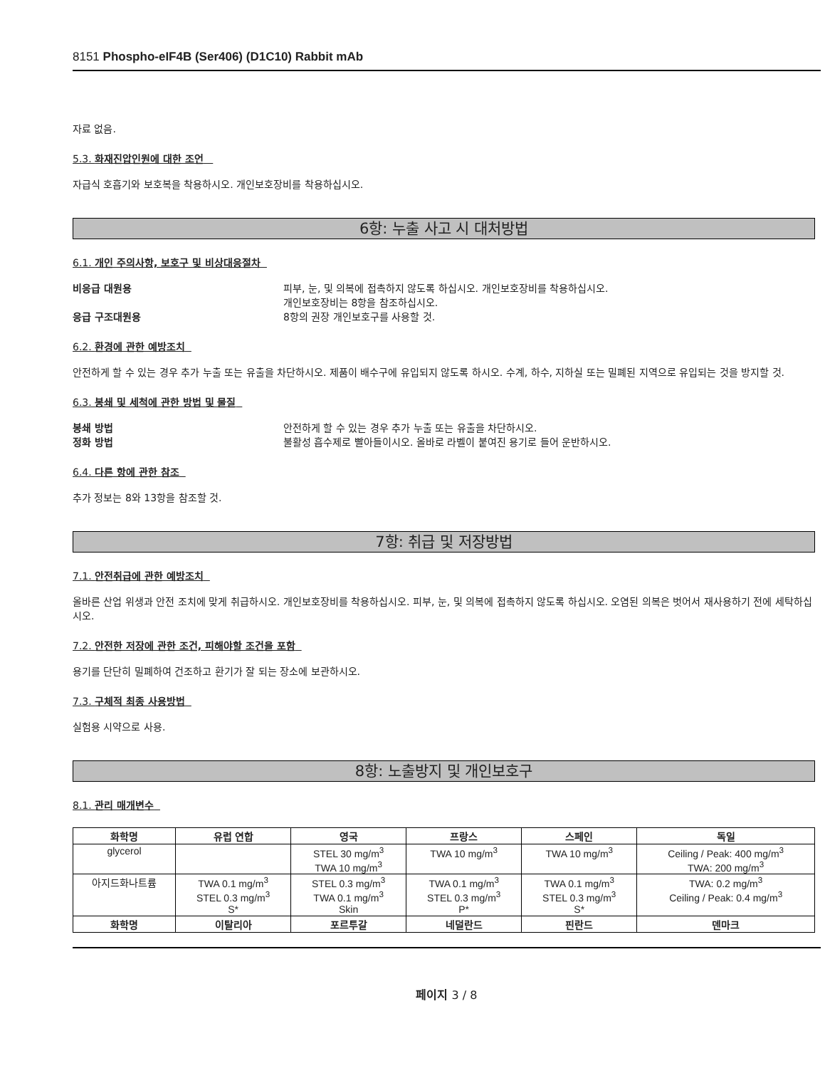8151 Phospho-eIF4B (Ser406) (D1C10) Rabbit mAb
자료 없음.
5.3. 화재진압인원에 대한 조언
자급식 호흡기와 보호복을 착용하시오. 개인보호장비를 착용하십시오.
6항: 누출 사고 시 대처방법
6.1. 개인 주의사항, 보호구 및 비상대응절차
비응급 대원용 피부, 눈, 및 의복에 접촉하지 않도록 하십시오. 개인보호장비를 착용하십시오.
개인보호장비는 8항을 참조하십시오.
응급 구조대원용 8항의 권장 개인보호구를 사용할 것.
6.2. 환경에 관한 예방조치
안전하게 할 수 있는 경우 추가 누출 또는 유출을 차단하시오. 제품이 배수구에 유입되지 않도록 하시오. 수계, 하수, 지하실 또는 밀폐된 지역으로 유입되는 것을 방지할 것.
6.3. 봉쇄 및 세척에 관한 방법 및 물질
봉쇄 방법 안전하게 할 수 있는 경우 추가 누출 또는 유출을 차단하시오.
정화 방법 불활성 흡수제로 빨아들이시오. 올바로 라벨이 붙여진 용기로 들어 운반하시오.
6.4. 다른 항에 관한 참조
추가 정보는 8와 13항을 참조할 것.
7항: 취급 및 저장방법
7.1. 안전취급에 관한 예방조치
올바른 산업 위생과 안전 조치에 맞게 취급하시오. 개인보호장비를 착용하십시오. 피부, 눈, 및 의복에 접촉하지 않도록 하십시오. 오염된 의복은 벗어서 재사용하기 전에 세탁하십시오.
7.2. 안전한 저장에 관한 조건, 피해야할 조건을 포함
용기를 단단히 밀폐하여 건조하고 환기가 잘 되는 장소에 보관하시오.
7.3. 구체적 최종 사용방법
실험용 시약으로 사용.
8항: 노출방지 및 개인보호구
8.1. 관리 매개변수
| 화학명 | 유럽 연합 | 영국 | 프랑스 | 스페인 | 독일 |
| --- | --- | --- | --- | --- | --- |
| glycerol | | STEL 30 mg/m<sup>3</sup> TWA 10 mg/m<sup>3</sup> | TWA 10 mg/m<sup>3</sup> | TWA 10 mg/m<sup>3</sup> | Ceiling / Peak: 400 mg/m<sup>3</sup> TWA: 200 mg/m<sup>3</sup> |
| 아지드화나트륨 | TWA 0.1 mg/m<sup>3</sup> STEL 0.3 mg/m<sup>3</sup> S* | STEL 0.3 mg/m<sup>3</sup> TWA 0.1 mg/m<sup>3</sup> Skin | TWA 0.1 mg/m<sup>3</sup> STEL 0.3 mg/m<sup>3</sup> P* | TWA 0.1 mg/m<sup>3</sup> STEL 0.3 mg/m<sup>3</sup> S* | TWA: 0.2 mg/m<sup>3</sup> Ceiling / Peak: 0.4 mg/m<sup>3</sup> |
| 화학명 | 이탈리아 | 포르투갈 | 네덜란드 | 핀란드 | 덴마크 |
페이지 3 / 8